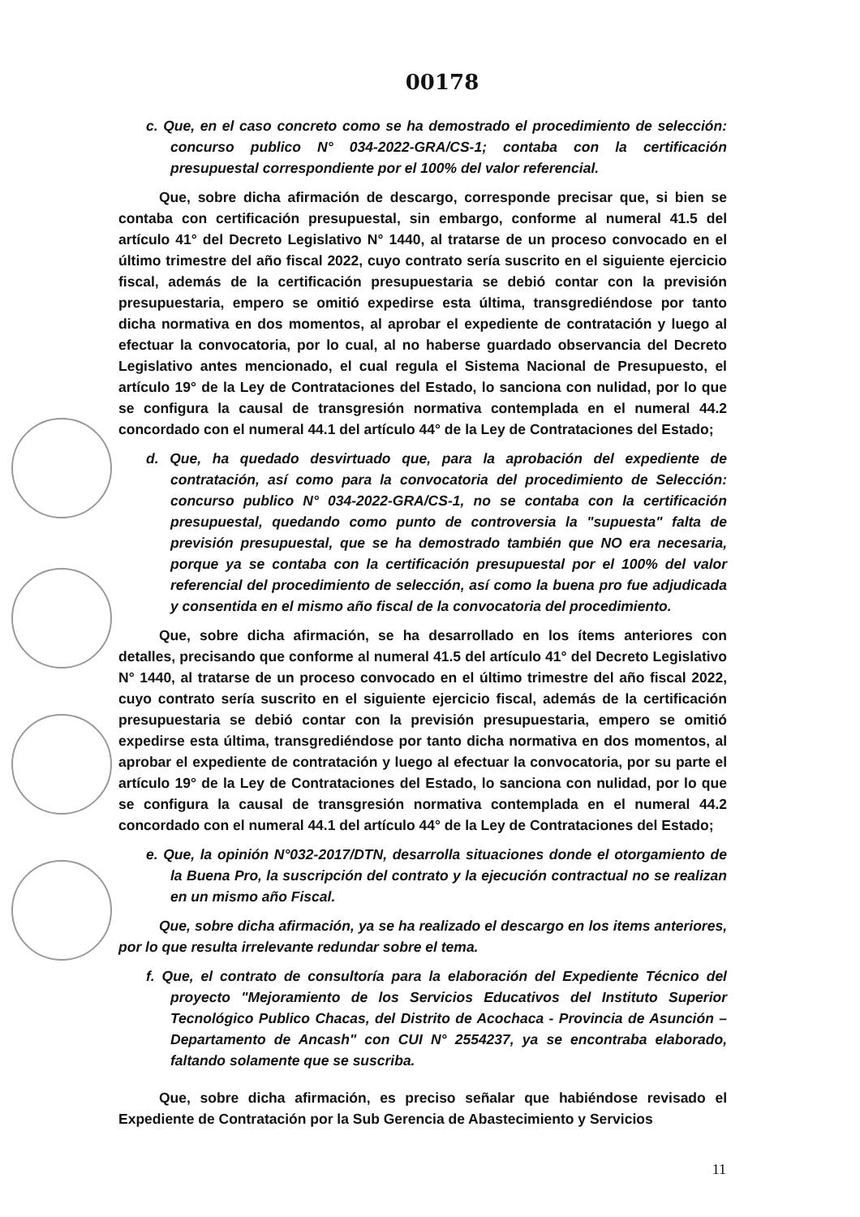00178
c. Que, en el caso concreto como se ha demostrado el procedimiento de selección: concurso publico N° 034-2022-GRA/CS-1; contaba con la certificación presupuestal correspondiente por el 100% del valor referencial.
Que, sobre dicha afirmación de descargo, corresponde precisar que, si bien se contaba con certificación presupuestal, sin embargo, conforme al numeral 41.5 del artículo 41° del Decreto Legislativo N° 1440, al tratarse de un proceso convocado en el último trimestre del año fiscal 2022, cuyo contrato sería suscrito en el siguiente ejercicio fiscal, además de la certificación presupuestaria se debió contar con la previsión presupuestaria, empero se omitió expedirse esta última, transgrediéndose por tanto dicha normativa en dos momentos, al aprobar el expediente de contratación y luego al efectuar la convocatoria, por lo cual, al no haberse guardado observancia del Decreto Legislativo antes mencionado, el cual regula el Sistema Nacional de Presupuesto, el artículo 19° de la Ley de Contrataciones del Estado, lo sanciona con nulidad, por lo que se configura la causal de transgresión normativa contemplada en el numeral 44.2 concordado con el numeral 44.1 del artículo 44° de la Ley de Contrataciones del Estado;
d. Que, ha quedado desvirtuado que, para la aprobación del expediente de contratación, así como para la convocatoria del procedimiento de Selección: concurso publico N° 034-2022-GRA/CS-1, no se contaba con la certificación presupuestal, quedando como punto de controversia la "supuesta" falta de previsión presupuestal, que se ha demostrado también que NO era necesaria, porque ya se contaba con la certificación presupuestal por el 100% del valor referencial del procedimiento de selección, así como la buena pro fue adjudicada y consentida en el mismo año fiscal de la convocatoria del procedimiento.
Que, sobre dicha afirmación, se ha desarrollado en los ítems anteriores con detalles, precisando que conforme al numeral 41.5 del artículo 41° del Decreto Legislativo N° 1440, al tratarse de un proceso convocado en el último trimestre del año fiscal 2022, cuyo contrato sería suscrito en el siguiente ejercicio fiscal, además de la certificación presupuestaria se debió contar con la previsión presupuestaria, empero se omitió expedirse esta última, transgrediéndose por tanto dicha normativa en dos momentos, al aprobar el expediente de contratación y luego al efectuar la convocatoria, por su parte el artículo 19° de la Ley de Contrataciones del Estado, lo sanciona con nulidad, por lo que se configura la causal de transgresión normativa contemplada en el numeral 44.2 concordado con el numeral 44.1 del artículo 44° de la Ley de Contrataciones del Estado;
e. Que, la opinión N°032-2017/DTN, desarrolla situaciones donde el otorgamiento de la Buena Pro, la suscripción del contrato y la ejecución contractual no se realizan en un mismo año Fiscal.
Que, sobre dicha afirmación, ya se ha realizado el descargo en los items anteriores, por lo que resulta irrelevante redundar sobre el tema.
f. Que, el contrato de consultoría para la elaboración del Expediente Técnico del proyecto "Mejoramiento de los Servicios Educativos del Instituto Superior Tecnológico Publico Chacas, del Distrito de Acochaca - Provincia de Asunción – Departamento de Ancash" con CUI N° 2554237, ya se encontraba elaborado, faltando solamente que se suscriba.
Que, sobre dicha afirmación, es preciso señalar que habiéndose revisado el Expediente de Contratación por la Sub Gerencia de Abastecimiento y Servicios
11